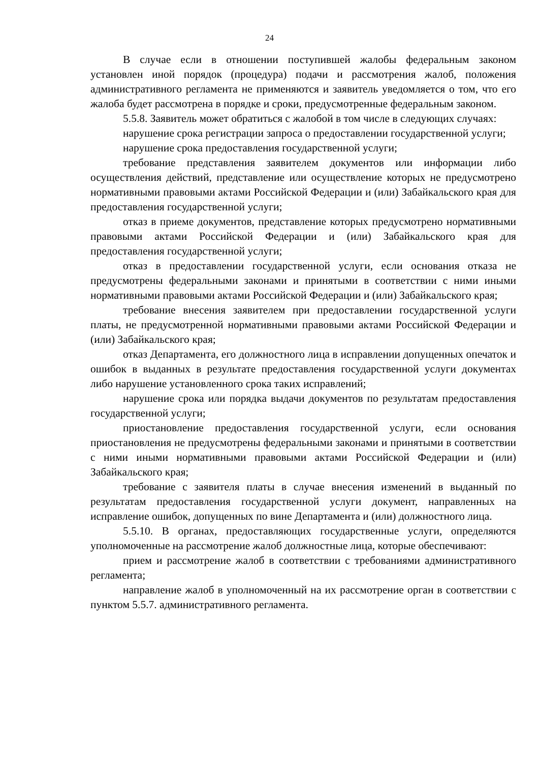24
В случае если в отношении поступившей жалобы федеральным законом установлен иной порядок (процедура) подачи и рассмотрения жалоб, положения административного регламента не применяются и заявитель уведомляется о том, что его жалоба будет рассмотрена в порядке и сроки, предусмотренные федеральным законом.
5.5.8. Заявитель может обратиться с жалобой в том числе в следующих случаях:
нарушение срока регистрации запроса о предоставлении государственной услуги;
нарушение срока предоставления государственной услуги;
требование представления заявителем документов или информации либо осуществления действий, представление или осуществление которых не предусмотрено нормативными правовыми актами Российской Федерации и (или) Забайкальского края для предоставления государственной услуги;
отказ в приеме документов, представление которых предусмотрено нормативными правовыми актами Российской Федерации и (или) Забайкальского края для предоставления государственной услуги;
отказ в предоставлении государственной услуги, если основания отказа не предусмотрены федеральными законами и принятыми в соответствии с ними иными нормативными правовыми актами Российской Федерации и (или) Забайкальского края;
требование внесения заявителем при предоставлении государственной услуги платы, не предусмотренной нормативными правовыми актами Российской Федерации и (или) Забайкальского края;
отказ Департамента, его должностного лица в исправлении допущенных опечаток и ошибок в выданных в результате предоставления государственной услуги документах либо нарушение установленного срока таких исправлений;
нарушение срока или порядка выдачи документов по результатам предоставления государственной услуги;
приостановление предоставления государственной услуги, если основания приостановления не предусмотрены федеральными законами и принятыми в соответствии с ними иными нормативными правовыми актами Российской Федерации и (или) Забайкальского края;
требование с заявителя платы в случае внесения изменений в выданный по результатам предоставления государственной услуги документ, направленных на исправление ошибок, допущенных по вине Департамента и (или) должностного лица.
5.5.10. В органах, предоставляющих государственные услуги, определяются уполномоченные на рассмотрение жалоб должностные лица, которые обеспечивают:
прием и рассмотрение жалоб в соответствии с требованиями административного регламента;
направление жалоб в уполномоченный на их рассмотрение орган в соответствии с пунктом 5.5.7. административного регламента.